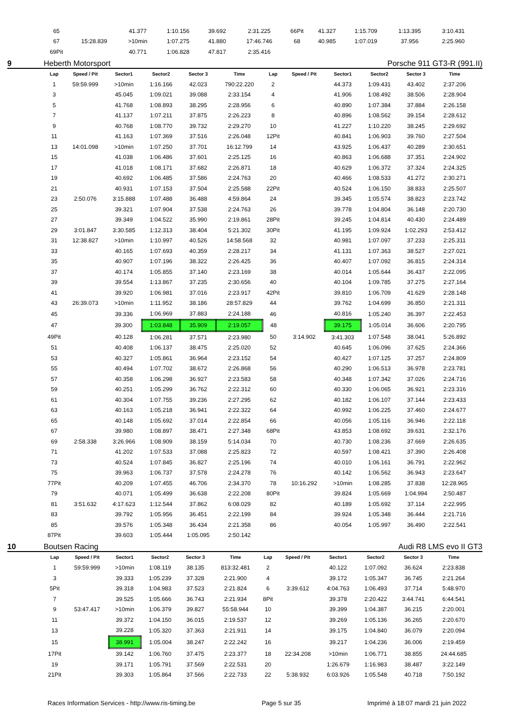| 65 | | 41.377 | 1:10.156 | 39.692 | 2:31.225 | 66Pit | | 41.327 | 1:15.709 | 1:13.395 | 3:10.431 |
| 67 | 15:28.839 | >10min | 1:07.275 | 41.880 | 17:46.746 | 68 | | 40.985 | 1:07.019 | 37.956 | 2:25.960 |
| 69Pit | | 40.771 | 1:06.828 | 47.817 | 2:35.416 | | | | | | |
9 Heberth Motorsport Porsche 911 GT3-R (991.II)
| Lap | Speed / Pit | Sector1 | Sector2 | Sector 3 | Time | Lap | Speed / Pit | Sector1 | Sector2 | Sector 3 | Time |
| --- | --- | --- | --- | --- | --- | --- | --- | --- | --- | --- | --- |
| 1 | 59:59.999 | >10min | 1:16.166 | 42.023 | 790:22.220 | 2 | | 44.373 | 1:09.431 | 43.402 | 2:37.206 |
| 3 | | 45.045 | 1:09.021 | 39.088 | 2:33.154 | 4 | | 41.906 | 1:08.492 | 38.506 | 2:28.904 |
| 5 | | 41.768 | 1:08.893 | 38.295 | 2:28.956 | 6 | | 40.890 | 1:07.384 | 37.884 | 2:26.158 |
| 7 | | 41.137 | 1:07.211 | 37.875 | 2:26.223 | 8 | | 40.896 | 1:08.562 | 39.154 | 2:28.612 |
| 9 | | 40.768 | 1:08.770 | 39.732 | 2:29.270 | 10 | | 41.227 | 1:10.220 | 38.245 | 2:29.692 |
| 11 | | 41.163 | 1:07.369 | 37.516 | 2:26.048 | 12Pit | | 40.841 | 1:06.903 | 39.760 | 2:27.504 |
| 13 | 14:01.098 | >10min | 1:07.250 | 37.701 | 16:12.799 | 14 | | 43.925 | 1:06.437 | 40.289 | 2:30.651 |
| 15 | | 41.038 | 1:06.486 | 37.601 | 2:25.125 | 16 | | 40.863 | 1:06.688 | 37.351 | 2:24.902 |
| 17 | | 41.018 | 1:08.171 | 37.682 | 2:26.871 | 18 | | 40.629 | 1:06.372 | 37.324 | 2:24.325 |
| 19 | | 40.692 | 1:06.485 | 37.586 | 2:24.763 | 20 | | 40.466 | 1:08.533 | 41.272 | 2:30.271 |
| 21 | | 40.931 | 1:07.153 | 37.504 | 2:25.588 | 22Pit | | 40.524 | 1:06.150 | 38.833 | 2:25.507 |
| 23 | 2:50.076 | 3:15.888 | 1:07.488 | 36.488 | 4:59.864 | 24 | | 39.345 | 1:05.574 | 38.823 | 2:23.742 |
| 25 | | 39.321 | 1:07.904 | 37.538 | 2:24.763 | 26 | | 39.778 | 1:04.804 | 36.148 | 2:20.730 |
| 27 | | 39.349 | 1:04.522 | 35.990 | 2:19.861 | 28Pit | | 39.245 | 1:04.814 | 40.430 | 2:24.489 |
| 29 | 3:01.847 | 3:30.585 | 1:12.313 | 38.404 | 5:21.302 | 30Pit | | 41.195 | 1:09.924 | 1:02.293 | 2:53.412 |
| 31 | 12:38.827 | >10min | 1:10.997 | 40.526 | 14:58.568 | 32 | | 40.981 | 1:07.097 | 37.233 | 2:25.311 |
| 33 | | 40.165 | 1:07.693 | 40.359 | 2:28.217 | 34 | | 41.131 | 1:07.363 | 38.527 | 2:27.021 |
| 35 | | 40.907 | 1:07.196 | 38.322 | 2:26.425 | 36 | | 40.407 | 1:07.092 | 36.815 | 2:24.314 |
| 37 | | 40.174 | 1:05.855 | 37.140 | 2:23.169 | 38 | | 40.014 | 1:05.644 | 36.437 | 2:22.095 |
| 39 | | 39.554 | 1:13.867 | 37.235 | 2:30.656 | 40 | | 40.104 | 1:09.785 | 37.275 | 2:27.164 |
| 41 | | 39.920 | 1:06.981 | 37.016 | 2:23.917 | 42Pit | | 39.810 | 1:06.709 | 41.629 | 2:28.148 |
| 43 | 26:39.073 | >10min | 1:11.952 | 38.186 | 28:57.829 | 44 | | 39.762 | 1:04.699 | 36.850 | 2:21.311 |
| 45 | | 39.336 | 1:06.969 | 37.883 | 2:24.188 | 46 | | 40.816 | 1:05.240 | 36.397 | 2:22.453 |
| 47 | | 39.300 | 1:03.848 | 35.909 | 2:19.057 | 48 | | 39.175 | 1:05.014 | 36.606 | 2:20.795 |
| 49Pit | | 40.128 | 1:06.281 | 37.571 | 2:23.980 | 50 | 3:14.902 | 3:41.303 | 1:07.548 | 38.041 | 5:26.892 |
| 51 | | 40.408 | 1:06.137 | 38.475 | 2:25.020 | 52 | | 40.645 | 1:06.096 | 37.625 | 2:24.366 |
| 53 | | 40.327 | 1:05.861 | 36.964 | 2:23.152 | 54 | | 40.427 | 1:07.125 | 37.257 | 2:24.809 |
| 55 | | 40.494 | 1:07.702 | 38.672 | 2:26.868 | 56 | | 40.290 | 1:06.513 | 36.978 | 2:23.781 |
| 57 | | 40.358 | 1:06.298 | 36.927 | 2:23.583 | 58 | | 40.348 | 1:07.342 | 37.026 | 2:24.716 |
| 59 | | 40.251 | 1:05.299 | 36.762 | 2:22.312 | 60 | | 40.330 | 1:06.065 | 36.921 | 2:23.316 |
| 61 | | 40.304 | 1:07.755 | 39.236 | 2:27.295 | 62 | | 40.182 | 1:06.107 | 37.144 | 2:23.433 |
| 63 | | 40.163 | 1:05.218 | 36.941 | 2:22.322 | 64 | | 40.992 | 1:06.225 | 37.460 | 2:24.677 |
| 65 | | 40.148 | 1:05.692 | 37.014 | 2:22.854 | 66 | | 40.056 | 1:05.116 | 36.946 | 2:22.118 |
| 67 | | 39.980 | 1:08.897 | 38.471 | 2:27.348 | 68Pit | | 43.853 | 1:08.692 | 39.631 | 2:32.176 |
| 69 | 2:58.338 | 3:26.966 | 1:08.909 | 38.159 | 5:14.034 | 70 | | 40.730 | 1:08.236 | 37.669 | 2:26.635 |
| 71 | | 41.202 | 1:07.533 | 37.088 | 2:25.823 | 72 | | 40.597 | 1:08.421 | 37.390 | 2:26.408 |
| 73 | | 40.524 | 1:07.845 | 36.827 | 2:25.196 | 74 | | 40.010 | 1:06.161 | 36.791 | 2:22.962 |
| 75 | | 39.963 | 1:06.737 | 37.578 | 2:24.278 | 76 | | 40.142 | 1:06.562 | 36.943 | 2:23.647 |
| 77Pit | | 40.209 | 1:07.455 | 46.706 | 2:34.370 | 78 | 10:16.292 | >10min | 1:08.285 | 37.838 | 12:28.965 |
| 79 | | 40.071 | 1:05.499 | 36.638 | 2:22.208 | 80Pit | | 39.824 | 1:05.669 | 1:04.994 | 2:50.487 |
| 81 | 3:51.632 | 4:17.623 | 1:12.544 | 37.862 | 6:08.029 | 82 | | 40.189 | 1:05.692 | 37.114 | 2:22.995 |
| 83 | | 39.792 | 1:05.956 | 36.451 | 2:22.199 | 84 | | 39.924 | 1:05.348 | 36.444 | 2:21.716 |
| 85 | | 39.576 | 1:05.348 | 36.434 | 2:21.358 | 86 | | 40.054 | 1:05.997 | 36.490 | 2:22.541 |
| 87Pit | | 39.603 | 1:05.444 | 1:05.095 | 2:50.142 | | | | | | |
10 Boutsen Racing Audi R8 LMS evo II GT3
| Lap | Speed / Pit | Sector1 | Sector2 | Sector 3 | Time | Lap | Speed / Pit | Sector1 | Sector2 | Sector 3 | Time |
| --- | --- | --- | --- | --- | --- | --- | --- | --- | --- | --- | --- |
| 1 | 59:59.999 | >10min | 1:08.119 | 38.135 | 813:32.481 | 2 | | 40.122 | 1:07.092 | 36.624 | 2:23.838 |
| 3 | | 39.333 | 1:05.239 | 37.328 | 2:21.900 | 4 | | 39.172 | 1:05.347 | 36.745 | 2:21.264 |
| 5Pit | | 39.318 | 1:04.983 | 37.523 | 2:21.824 | 6 | 3:39.612 | 4:04.763 | 1:06.493 | 37.714 | 5:48.970 |
| 7 | | 39.525 | 1:05.666 | 36.743 | 2:21.934 | 8Pit | | 39.378 | 2:20.422 | 3:44.741 | 6:44.541 |
| 9 | 53:47.417 | >10min | 1:06.379 | 39.827 | 55:58.944 | 10 | | 39.399 | 1:04.387 | 36.215 | 2:20.001 |
| 11 | | 39.372 | 1:04.150 | 36.015 | 2:19.537 | 12 | | 39.269 | 1:05.136 | 36.265 | 2:20.670 |
| 13 | | 39.228 | 1:05.320 | 37.363 | 2:21.911 | 14 | | 39.175 | 1:04.840 | 36.079 | 2:20.094 |
| 15 | | 38.991 | 1:05.004 | 38.247 | 2:22.242 | 16 | | 39.217 | 1:04.236 | 36.006 | 2:19.459 |
| 17Pit | | 39.142 | 1:06.760 | 37.475 | 2:23.377 | 18 | 22:34.208 | >10min | 1:06.771 | 38.855 | 24:44.685 |
| 19 | | 39.171 | 1:05.791 | 37.569 | 2:22.531 | 20 | | 1:26.679 | 1:16.983 | 38.487 | 3:22.149 |
| 21Pit | | 39.303 | 1:05.864 | 37.566 | 2:22.733 | 22 | 5:38.932 | 6:03.926 | 1:05.548 | 40.718 | 7:50.192 |
Races Information Services - http://www.ris-timing.be Page 5 sur 35 Imprimé à 18:07 mardi 21 juin 2022